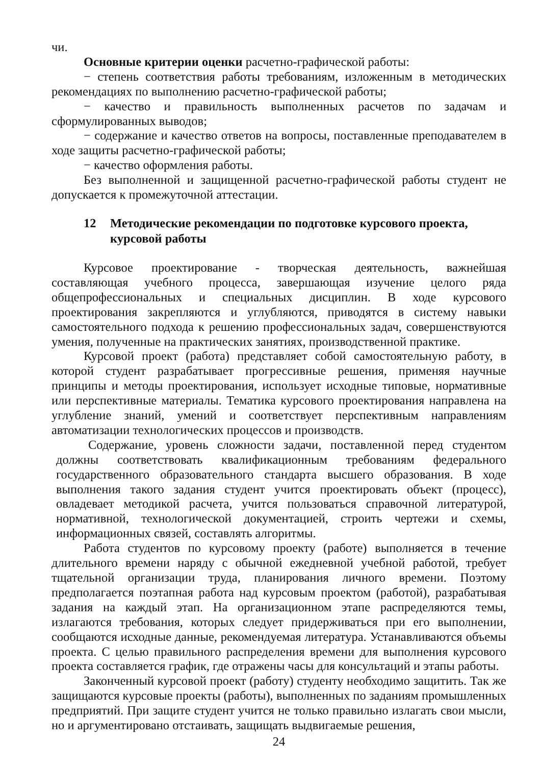чи.
Основные критерии оценки расчетно-графической работы:
− степень соответствия работы требованиям, изложенным в методических рекомендациях по выполнению расчетно-графической работы;
− качество и правильность выполненных расчетов по задачам и сформулированных выводов;
− содержание и качество ответов на вопросы, поставленные преподавателем в ходе защиты расчетно-графической работы;
− качество оформления работы.
Без выполненной и защищенной расчетно-графической работы студент не допускается к промежуточной аттестации.
12 Методические рекомендации по подготовке курсового проекта, курсовой работы
Курсовое проектирование - творческая деятельность, важнейшая составляющая учебного процесса, завершающая изучение целого ряда общепрофессиональных и специальных дисциплин. В ходе курсового проектирования закрепляются и углубляются, приводятся в систему навыки самостоятельного подхода к решению профессиональных задач, совершенствуются умения, полученные на практических занятиях, производственной практике.
Курсовой проект (работа) представляет собой самостоятельную работу, в которой студент разрабатывает прогрессивные решения, применяя научные принципы и методы проектирования, использует исходные типовые, нормативные или перспективные материалы. Тематика курсового проектирования направлена на углубление знаний, умений и соответствует перспективным направлениям автоматизации технологических процессов и производств.
Содержание, уровень сложности задачи, поставленной перед студентом должны соответствовать квалификационным требованиям федерального государственного образовательного стандарта высшего образования. В ходе выполнения такого задания студент учится проектировать объект (процесс), овладевает методикой расчета, учится пользоваться справочной литературой, нормативной, технологической документацией, строить чертежи и схемы, информационных связей, составлять алгоритмы.
Работа студентов по курсовому проекту (работе) выполняется в течение длительного времени наряду с обычной ежедневной учебной работой, требует тщательной организации труда, планирования личного времени. Поэтому предполагается поэтапная работа над курсовым проектом (работой), разрабатывая задания на каждый этап. На организационном этапе распределяются темы, излагаются требования, которых следует придерживаться при его выполнении, сообщаются исходные данные, рекомендуемая литература. Устанавливаются объемы проекта. С целью правильного распределения времени для выполнения курсового проекта составляется график, где отражены часы для консультаций и этапы работы.
Законченный курсовой проект (работу) студенту необходимо защитить. Так же защищаются курсовые проекты (работы), выполненных по заданиям промышленных предприятий. При защите студент учится не только правильно излагать свои мысли, но и аргументировано отстаивать, защищать выдвигаемые решения,
24